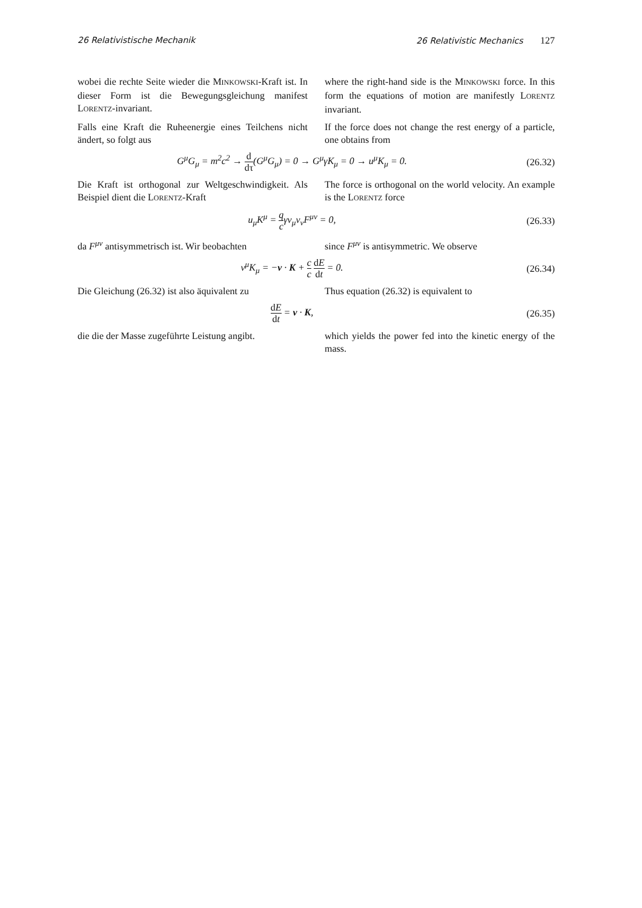26 Relativistische Mechanik 26 Relativistic Mechanics 127
wobei die rechte Seite wieder die MINKOWSKI-Kraft ist. In dieser Form ist die Bewegungsgleichung mani­fest LORENTZ-invariant.
where the right-hand side is the MINKOWSKI force. In this form the equations of motion are manifestly LORENTZ invariant.
Falls eine Kraft die Ruheenergie eines Teilchens nicht ändert, so folgt aus
If the force does not change the rest energy of a parti­cle, one obtains from
G<sup>μ</sup>G<sub>μ</sub> = m<sup>2</sup>c<sup>2</sup> → d dτ(G<sup>μ</sup>G<sub>μ</sub>) = 0 → G<sup>μ</sup>γK<sub>μ</sub> = 0 → u<sup>μ</sup>K<sub>μ</sub> = 0.
(26.32)
Die Kraft ist orthogonal zur Weltgeschwindigkeit. Als Beispiel dient die LORENTZ-Kraft
The force is orthogonal on the world velocity. An ex­ample is the LORENTZ force
u<sub>μ</sub>K<sup>μ</sup> = q cγv<sub>μ</sub>v<sub>ν</sub>F<sup>μν</sup> = 0, (26.33)
da F<sup>μν</sup> antisymmetrisch ist. Wir beobachten
since F<sup>μν</sup> is antisymmetric. We observe
v<sup>μ</sup>K<sub>μ</sub> = −v · K + c c dE dt = 0. (26.34)
Die Gleichung (26.32) ist also äquivalent zu
Thus equation (26.32) is equivalent to
dE dt = v · K, (26.35)
die die der Masse zugeführte Leistung angibt.
which yields the power fed into the kinetic energy of the mass.